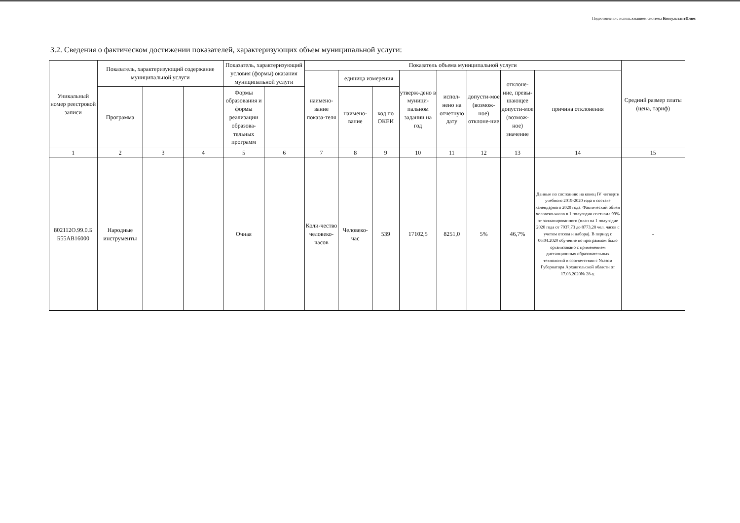Подготовлено с использованием системы КонсультантПлюс
3.2. Сведения о фактическом достижении показателей, характеризующих объем муниципальной услуги:
| Уникальный номер реестровой записи | Показатель, характеризующий содержание муниципальной услуги | | | Показатель, характеризующий условия (формы) оказания муниципальной услуги | | Показатель объема муниципальной услуги | | | | | | | | Средний размер платы (цена, тариф) |
| --- | --- | --- | --- | --- | --- | --- | --- | --- | --- | --- | --- | --- | --- | --- |
| | | | | | | наимено-вание показа-теля | единица измерения | | утверж-дено в муници-пальном задании на год | испол-нено на отчетную дату | допусти-мое (возмож-ное) отклоне-ние | отклоне-ние, превы-шающее допусти-мое (возмож-ное) значение | причина отклонения | |
| | Программа | | | Формы образования и формы реализации образова-тельных программ | | | наимено-вание | код по ОКЕИ | | | | | | |
| 1 | 2 | 3 | 4 | 5 | 6 | 7 | 8 | 9 | 10 | 11 | 12 | 13 | 14 | 15 |
| 802112О.99.0.Б Б55АВ16000 | Народные инструменты | | | Очная | | Коли-чество человеко-часов | Человеко-час | 539 | 17102,5 | 8251,0 | 5% | 46,7% | Данные по состоянию на конец IV четверти учебного 2019-2020 года в составе календарного 2020 года. Фактический объем человеко-часов в 1 полугодии составил 99% от запланированного (план на 1 полугодие 2020 года от 7937,73 до 8773,28 чел. часов с учетом отсева и набора). В период с 06.04.2020 обучение по программам было организовано с применением дистанционных образовательных технологий в соответствии с Указом Губернатора Архангельской области от 17.03.2020№ 28-у. | - |